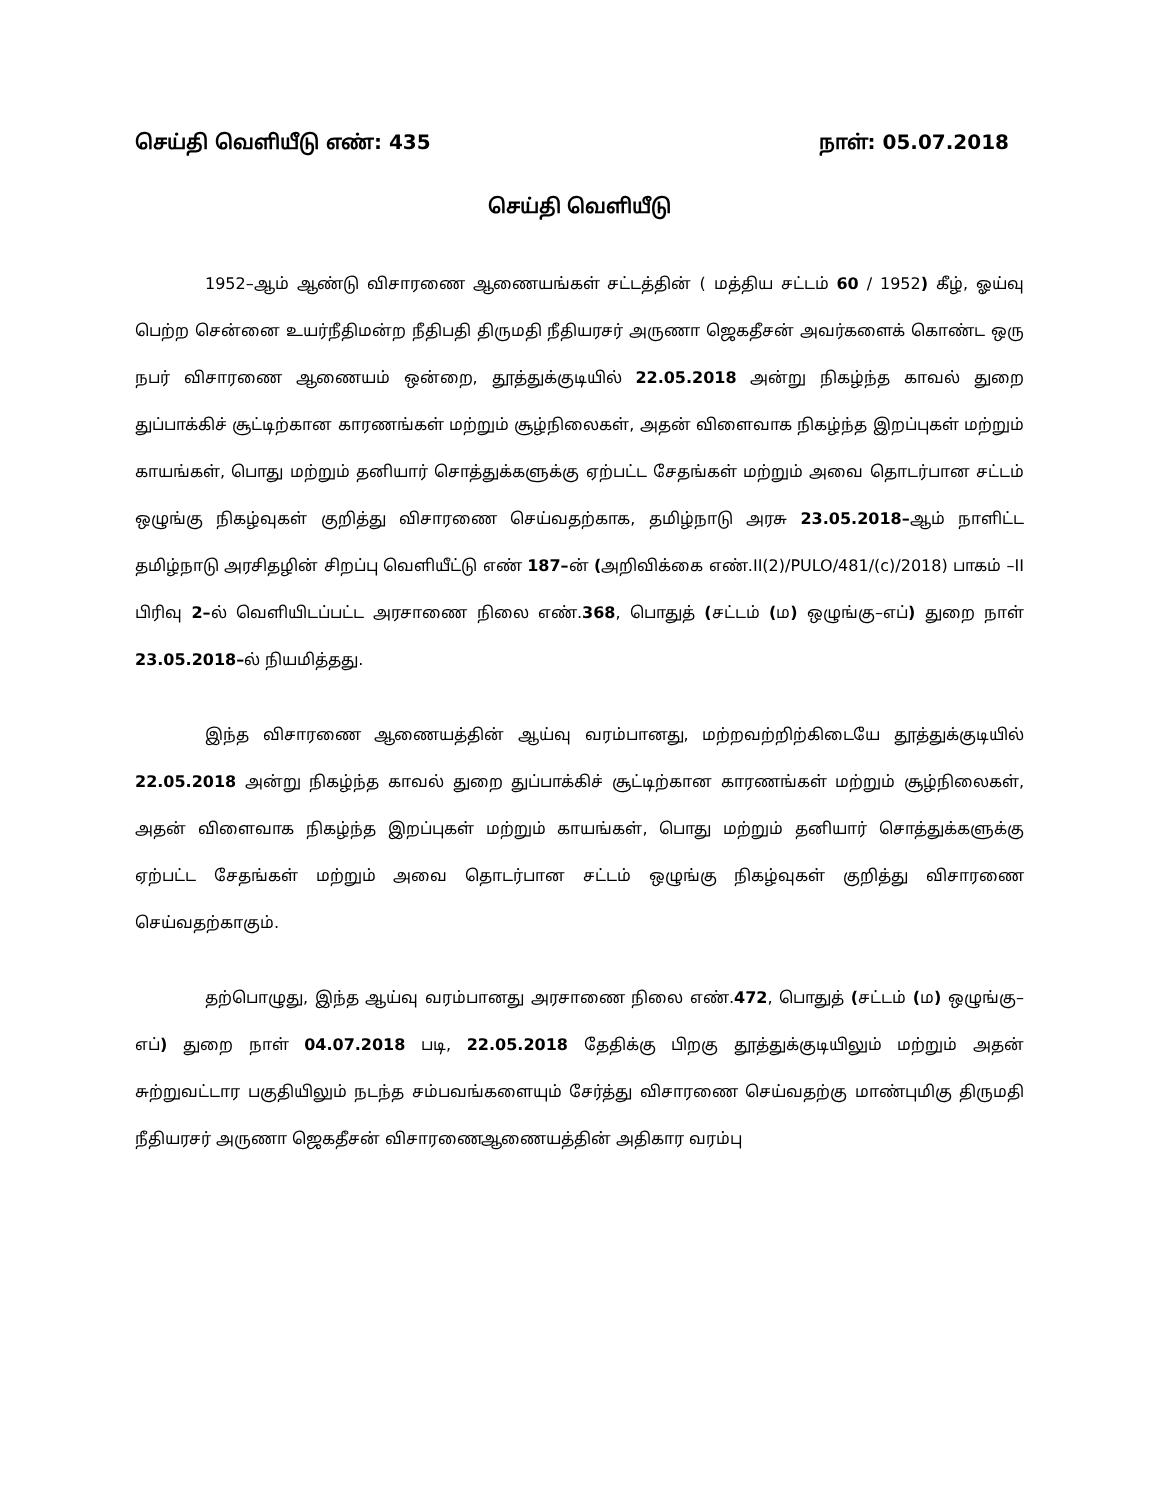செய்தி வெளியீடு எண்: 435 நாள்: 05.07.2018
செய்தி வெளியீடு
1952–ஆம் ஆண்டு விசாரணை ஆணையங்கள் சட்டத்தின் ( மத்திய சட்டம் 60 / 1952) கீழ், ஓய்வு பெற்ற சென்னை உயர்நீதிமன்ற நீதிபதி திருமதி நீதியரசர் அருணா ஜெகதீசன் அவர்களைக் கொண்ட ஒரு நபர் விசாரணை ஆணையம் ஒன்றை, தூத்துக்குடியில் 22.05.2018 அன்று நிகழ்ந்த காவல் துறை துப்பாக்கிச் சூட்டிற்கான காரணங்கள் மற்றும் சூழ்நிலைகள், அதன் விளைவாக நிகழ்ந்த இறப்புகள் மற்றும் காயங்கள், பொது மற்றும் தனியார் சொத்துக்களுக்கு ஏற்பட்ட சேதங்கள் மற்றும் அவை தொடர்பான சட்டம் ஒழுங்கு நிகழ்வுகள் குறித்து விசாரணை செய்வதற்காக, தமிழ்நாடு அரசு 23.05.2018–ஆம் நாளிட்ட தமிழ்நாடு அரசிதழின் சிறப்பு வெளியீட்டு எண் 187–ன் (அறிவிக்கை எண்.II(2)/PULO/481/(c)/2018) பாகம் –II பிரிவு 2–ல் வெளியிடப்பட்ட அரசாணை நிலை எண்.368, பொதுத் (சட்டம் (ம) ஒழுங்கு–எப்) துறை நாள் 23.05.2018–ல் நியமித்தது.
இந்த விசாரணை ஆணையத்தின் ஆய்வு வரம்பானது, மற்றவற்றிற்கிடையே தூத்துக்குடியில் 22.05.2018 அன்று நிகழ்ந்த காவல் துறை துப்பாக்கிச் சூட்டிற்கான காரணங்கள் மற்றும் சூழ்நிலைகள், அதன் விளைவாக நிகழ்ந்த இறப்புகள் மற்றும் காயங்கள், பொது மற்றும் தனியார் சொத்துக்களுக்கு ஏற்பட்ட சேதங்கள் மற்றும் அவை தொடர்பான சட்டம் ஒழுங்கு நிகழ்வுகள் குறித்து விசாரணை செய்வதற்காகும்.
தற்பொழுது, இந்த ஆய்வு வரம்பானது அரசாணை நிலை எண்.472, பொதுத் (சட்டம் (ம) ஒழுங்கு–எப்) துறை நாள் 04.07.2018 படி, 22.05.2018 தேதிக்கு பிறகு தூத்துக்குடியிலும் மற்றும் அதன் சுற்றுவட்டார பகுதியிலும் நடந்த சம்பவங்களையும் சேர்த்து விசாரணை செய்வதற்கு மாண்புமிகு திருமதி நீதியரசர் அருணா ஜெகதீசன் விசாரணைஆணையத்தின் அதிகார வரம்பு